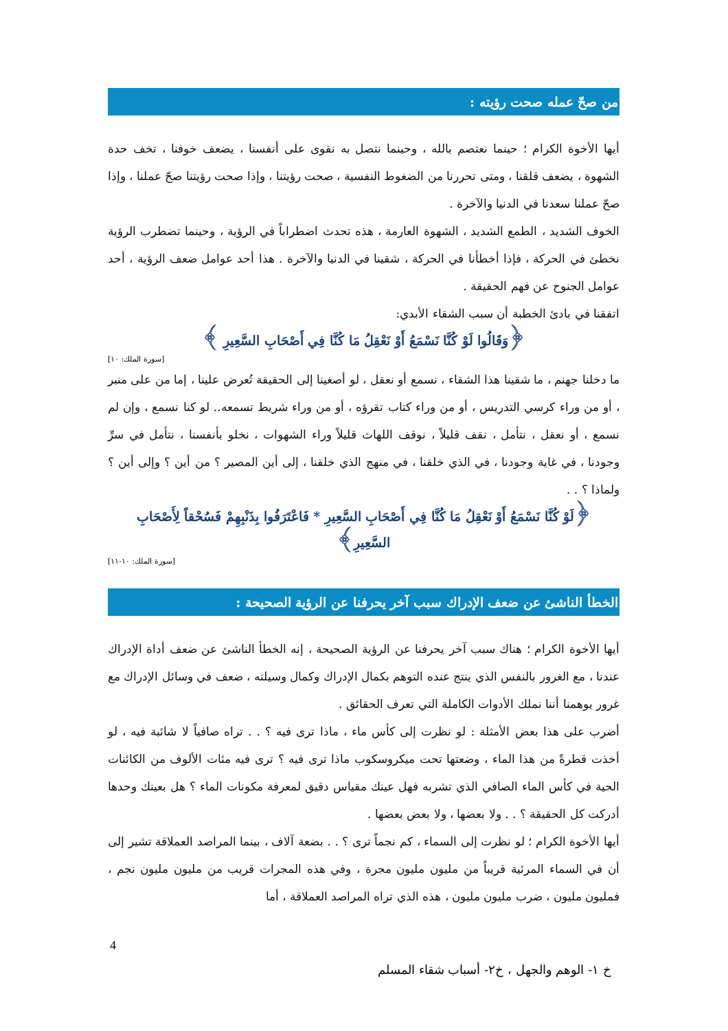من صحّ عمله صحت رؤيته :
أيها الأخوة الكرام ؛ حينما نعتصم بالله ، وحينما نتصل به نقوى على أنفسنا ، يضعف خوفنا ، تخف حدة الشهوة ، يضعف قلقنا ، ومتى تحررنا من الضغوط النفسية ، صحت رؤيتنا ، وإذا صحت رؤيتنا صحّ عملنا ، وإذا صحّ عملنا سعدنا في الدنيا والآخرة .
الخوف الشديد ، الطمع الشديد ، الشهوة العارمة ، هذه تحدث اضطراباً في الرؤية ، وحينما تضطرب الرؤية نخطئ في الحركة ، فإذا أخطأنا في الحركة ، شقينا في الدنيا والآخرة . هذا أحد عوامل ضعف الرؤية ، أحد عوامل الجنوح عن فهم الحقيقة .
اتفقنا في بادئ الخطبة أن سبب الشقاء الأبدي:
﴿وَقَالُوا لَوْ كُنَّا نَسْمَعُ أَوْ نَعْقِلُ مَا كُنَّا فِي أَصْحَابِ السَّعِيرِ ﴾
[سورة الملك: ١٠]
ما دخلنا جهنم ، ما شقينا هذا الشقاء ، نسمع أو نعقل ، لو أصغينا إلى الحقيقة تُعرض علينا ، إما من على منبر ، أو من وراء كرسي التدريس ، أو من وراء كتاب تقرؤه ، أو من وراء شريط تسمعه.. لو كنا نسمع ، وإن لم نسمع ، أو نعقل ، نتأمل ، نقف قليلاً ، نوقف اللهاث قليلاً وراء الشهوات ، نخلو بأنفسنا ، نتأمل في سرِّ وجودنا ، في غاية وجودنا ، في الذي خلقنا ، في منهج الذي خلقنا ، إلى أين المصير ؟ من أين ؟ وإلى أين ؟ ولماذا ؟ . .
﴿لَوْ كُنَّا نَسْمَعُ أَوْ نَعْقِلُ مَا كُنَّا فِي أَصْحَابِ السَّعِيرِ * فَاعْتَرَفُوا بِذَنْبِهِمْ فَسُحْقاً لِأَصْحَابِ السَّعِيرِ﴾
[سورة الملك: ١٠-١١]
الخطأ الناشئ عن ضعف الإدراك سبب آخر يحرفنا عن الرؤية الصحيحة :
أيها الأخوة الكرام ؛ هناك سبب آخر يحرفنا عن الرؤية الصحيحة ، إنه الخطأ الناشئ عن ضعف أداة الإدراك عندنا ، مع الغرور بالنفس الذي ينتج عنده التوهم بكمال الإدراك وكمال وسيلته ، ضعف في وسائل الإدراك مع غرور يوهمنا أننا نملك الأدوات الكاملة التي تعرف الحقائق .
أضرب على هذا بعض الأمثلة : لو نظرت إلى كأس ماء ، ماذا ترى فيه ؟ . . تراه صافياً لا شائبة فيه ، لو أخذت قطرةً من هذا الماء ، وضعتها تحت ميكروسكوب ماذا ترى فيه ؟ ترى فيه مئات الألوف من الكائنات الحية في كأس الماء الصافي الذي تشربه فهل عينك مقياس دقيق لمعرفة مكونات الماء ؟ هل بعينك وحدها أدركت كل الحقيقة ؟ . . ولا بعضها ، ولا بعض بعضها .
أيها الأخوة الكرام ؛ لو نظرت إلى السماء ، كم نجماً ترى ؟ . . بضعة آلاف ، بينما المراصد العملاقة تشير إلى أن في السماء المرئية قريباً من مليون مليون مجرة ، وفي هذه المجرات قريب من مليون مليون نجم ، فمليون مليون ، ضرب مليون مليون ، هذه الذي تراه المراصد العملاقة ، أما
4
خ ١- الوهم والجهل ، خ٢- أسباب شقاء المسلم